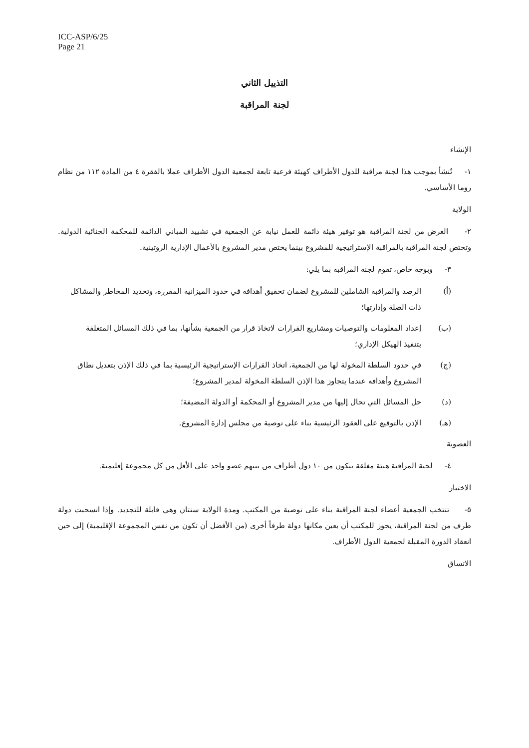ICC-ASP/6/25
Page 21
التذييل الثاني
لجنة المراقبة
الإنشاء
١- تُنشأ بموجب هذا لجنة مراقبة للدول الأطراف كهيئة فرعية تابعة لجمعية الدول الأطراف عملا بالفقرة ٤ من المادة ١١٢ من نظام روما الأساسي.
الولاية
٢- الغرض من لجنة المراقبة هو توفير هيئة دائمة للعمل نيابة عن الجمعية في تشييد المباني الدائمة للمحكمة الجنائية الدولية. وتختص لجنة المراقبة بالمراقبة الإستراتيجية للمشروع بينما يختص مدير المشروع بالأعمال الإدارية الروتينية.
٣- وبوجه خاص، تقوم لجنة المراقبة بما يلي:
(أ) الرصد والمراقبة الشاملين للمشروع لضمان تحقيق أهدافه في حدود الميزانية المقررة، وتحديد المخاطر والمشاكل ذات الصلة وإدارتها؛
(ب) إعداد المعلومات والتوصيات ومشاريع القرارات لاتخاذ قرار من الجمعية بشأنها، بما في ذلك المسائل المتعلقة بتنفيذ الهيكل الإداري؛
(ج) في حدود السلطة المخولة لها من الجمعية، اتخاذ القرارات الإستراتيجية الرئيسية بما في ذلك الإذن بتعديل نطاق المشروع وأهدافه عندما يتجاوز هذا الإذن السلطة المخولة لمدير المشروع؛
(د) حل المسائل التي تحال إليها من مدير المشروع أو المحكمة أو الدولة المضيفة؛
(هـ) الإذن بالتوقيع على العقود الرئيسية بناء على توصية من مجلس إدارة المشروع.
العضوية
٤- لجنة المراقبة هيئة مغلقة تتكون من ١٠ دول أطراف من بينهم عضو واحد على الأقل من كل مجموعة إقليمية.
الاختيار
٥- تنتخب الجمعية أعضاء لجنة المراقبة بناء على توصية من المكتب. ومدة الولاية سنتان وهي قابلة للتجديد. وإذا انسحبت دولة طرف من لجنة المراقبة، يجوز للمكتب أن يعين مكانها دولة طرفاً أخرى (من الأفضل أن تكون من نفس المجموعة الإقليمية) إلى حين انعقاد الدورة المقبلة لجمعية الدول الأطراف.
الاتساق